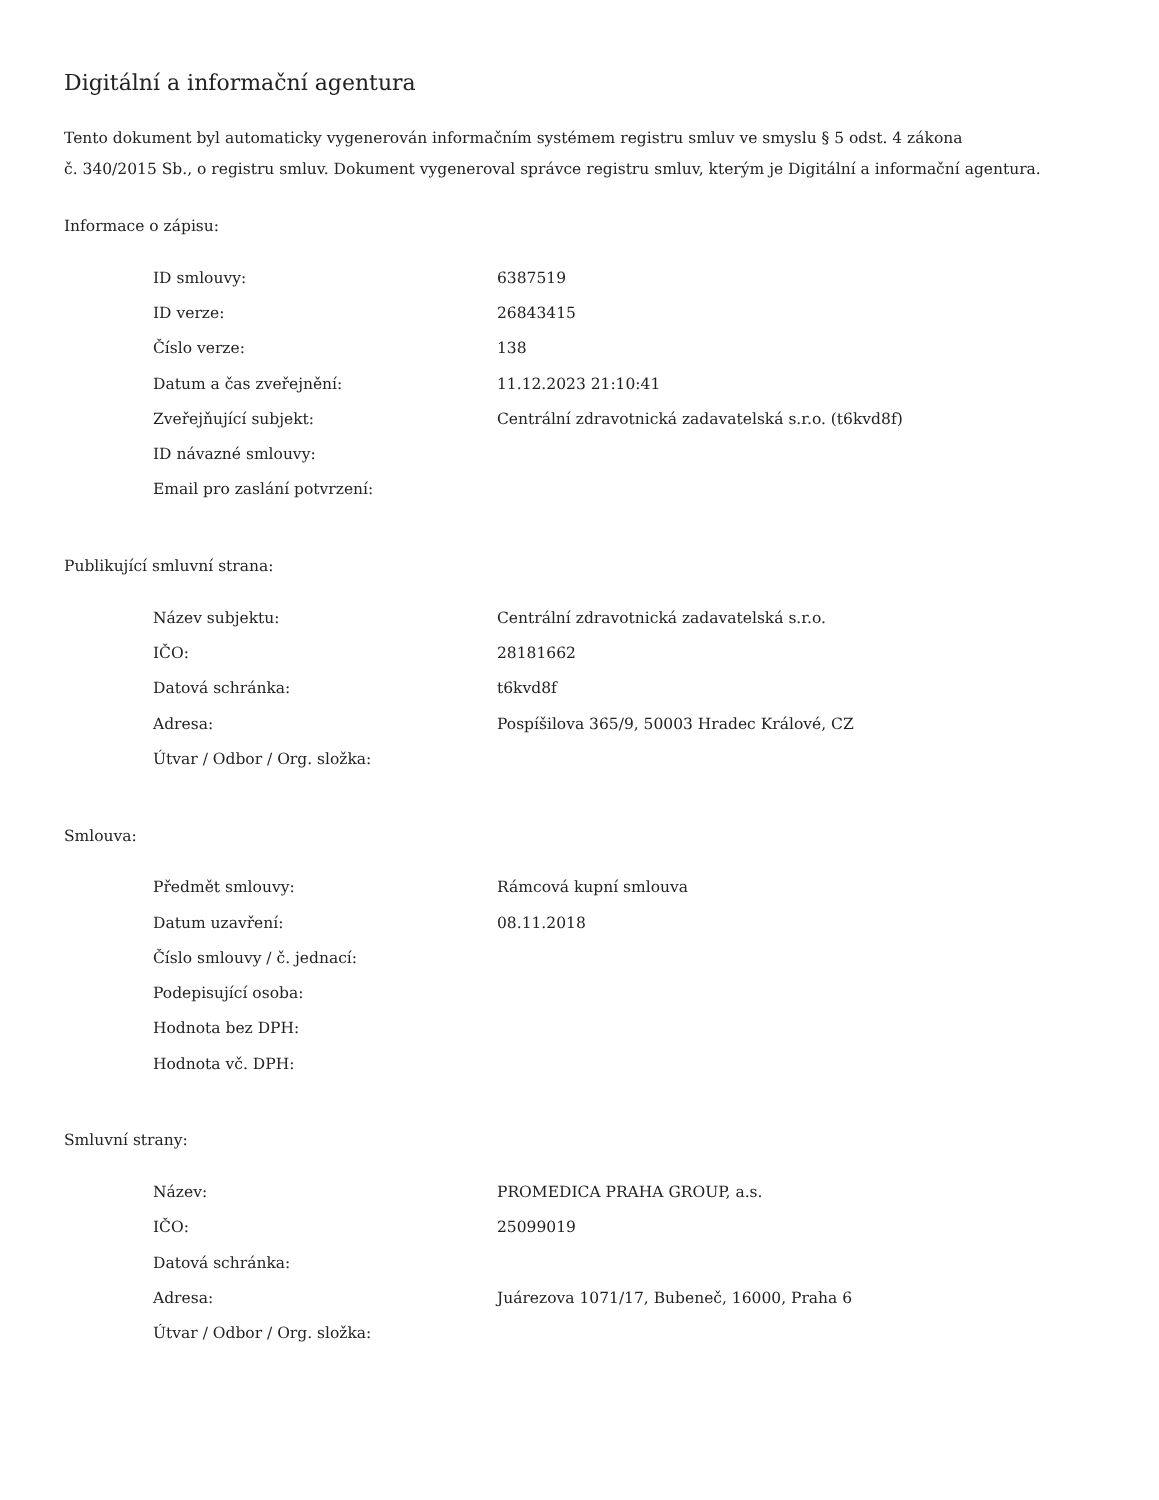Digitální a informační agentura
Tento dokument byl automaticky vygenerován informačním systémem registru smluv ve smyslu § 5 odst. 4 zákona
č. 340/2015 Sb., o registru smluv. Dokument vygeneroval správce registru smluv, kterým je Digitální a informační agentura.
Informace o zápisu:
| ID smlouvy: | 6387519 |
| ID verze: | 26843415 |
| Číslo verze: | 138 |
| Datum a čas zveřejnění: | 11.12.2023 21:10:41 |
| Zveřejňující subjekt: | Centrální zdravotnická zadavatelská s.r.o. (t6kvd8f) |
| ID návazné smlouvy: | |
| Email pro zaslání potvrzení: | |
Publikující smluvní strana:
| Název subjektu: | Centrální zdravotnická zadavatelská s.r.o. |
| IČO: | 28181662 |
| Datová schránka: | t6kvd8f |
| Adresa: | Pospíšilova 365/9, 50003 Hradec Králové, CZ |
| Útvar / Odbor / Org. složka: | |
Smlouva:
| Předmět smlouvy: | Rámcová kupní smlouva |
| Datum uzavření: | 08.11.2018 |
| Číslo smlouvy / č. jednací: | |
| Podepisující osoba: | |
| Hodnota bez DPH: | |
| Hodnota vč. DPH: | |
Smluvní strany:
| Název: | PROMEDICA PRAHA GROUP, a.s. |
| IČO: | 25099019 |
| Datová schránka: | |
| Adresa: | Juárezova 1071/17, Bubeneč, 16000, Praha 6 |
| Útvar / Odbor / Org. složka: | |